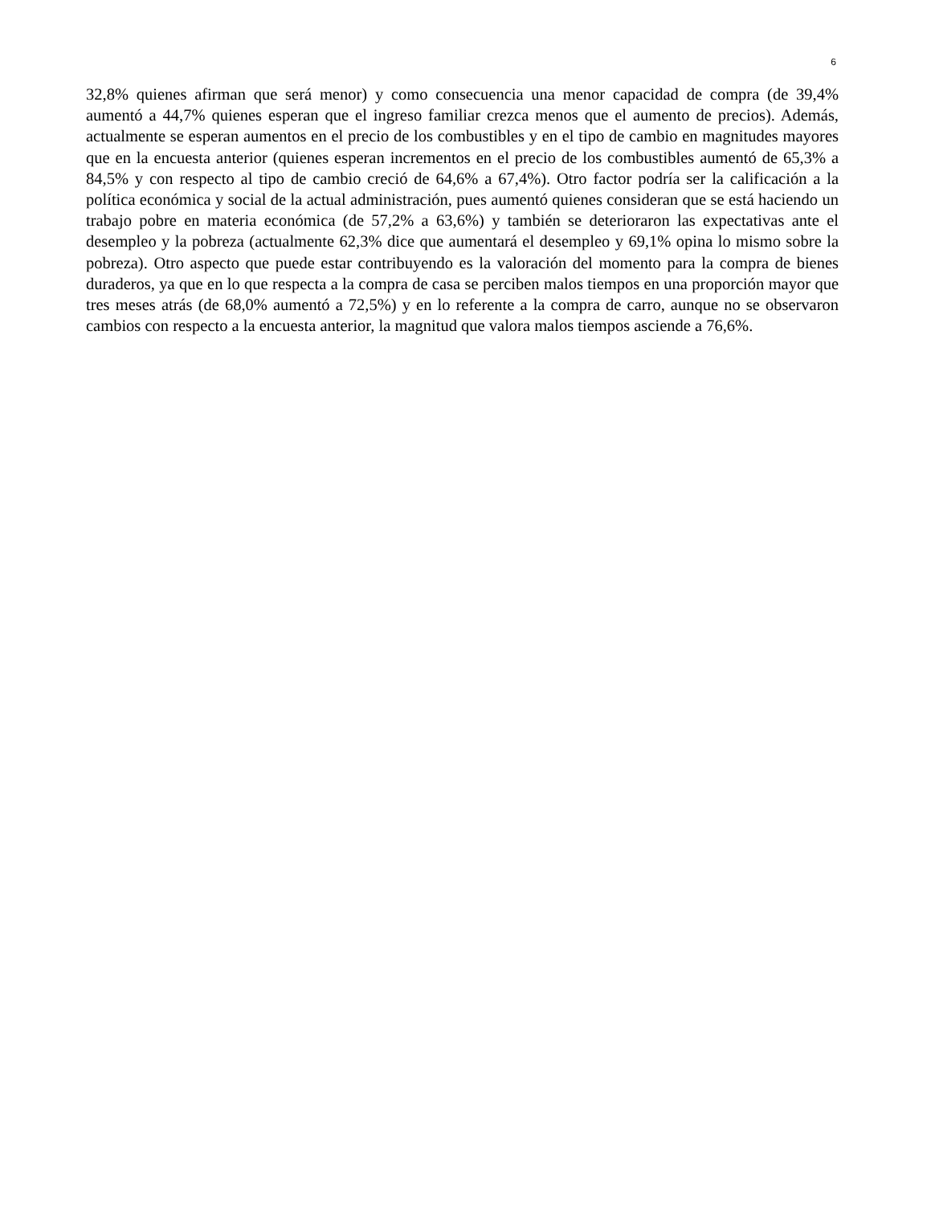6
32,8% quienes afirman que será menor) y como consecuencia una menor capacidad de compra (de 39,4% aumentó a 44,7% quienes esperan que el ingreso familiar crezca menos que el aumento de precios). Además, actualmente se esperan aumentos en el precio de los combustibles y en el tipo de cambio en magnitudes mayores que en la encuesta anterior (quienes esperan incrementos en el precio de los combustibles aumentó de 65,3% a 84,5% y con respecto al tipo de cambio creció de 64,6% a 67,4%). Otro factor podría ser la calificación a la política económica y social de la actual administración, pues aumentó quienes consideran que se está haciendo un trabajo pobre en materia económica (de 57,2% a 63,6%) y también se deterioraron las expectativas ante el desempleo y la pobreza (actualmente 62,3% dice que aumentará el desempleo y 69,1% opina lo mismo sobre la pobreza). Otro aspecto que puede estar contribuyendo es la valoración del momento para la compra de bienes duraderos, ya que en lo que respecta a la compra de casa se perciben malos tiempos en una proporción mayor que tres meses atrás (de 68,0% aumentó a 72,5%) y en lo referente a la compra de carro, aunque no se observaron cambios con respecto a la encuesta anterior, la magnitud que valora malos tiempos asciende a 76,6%.